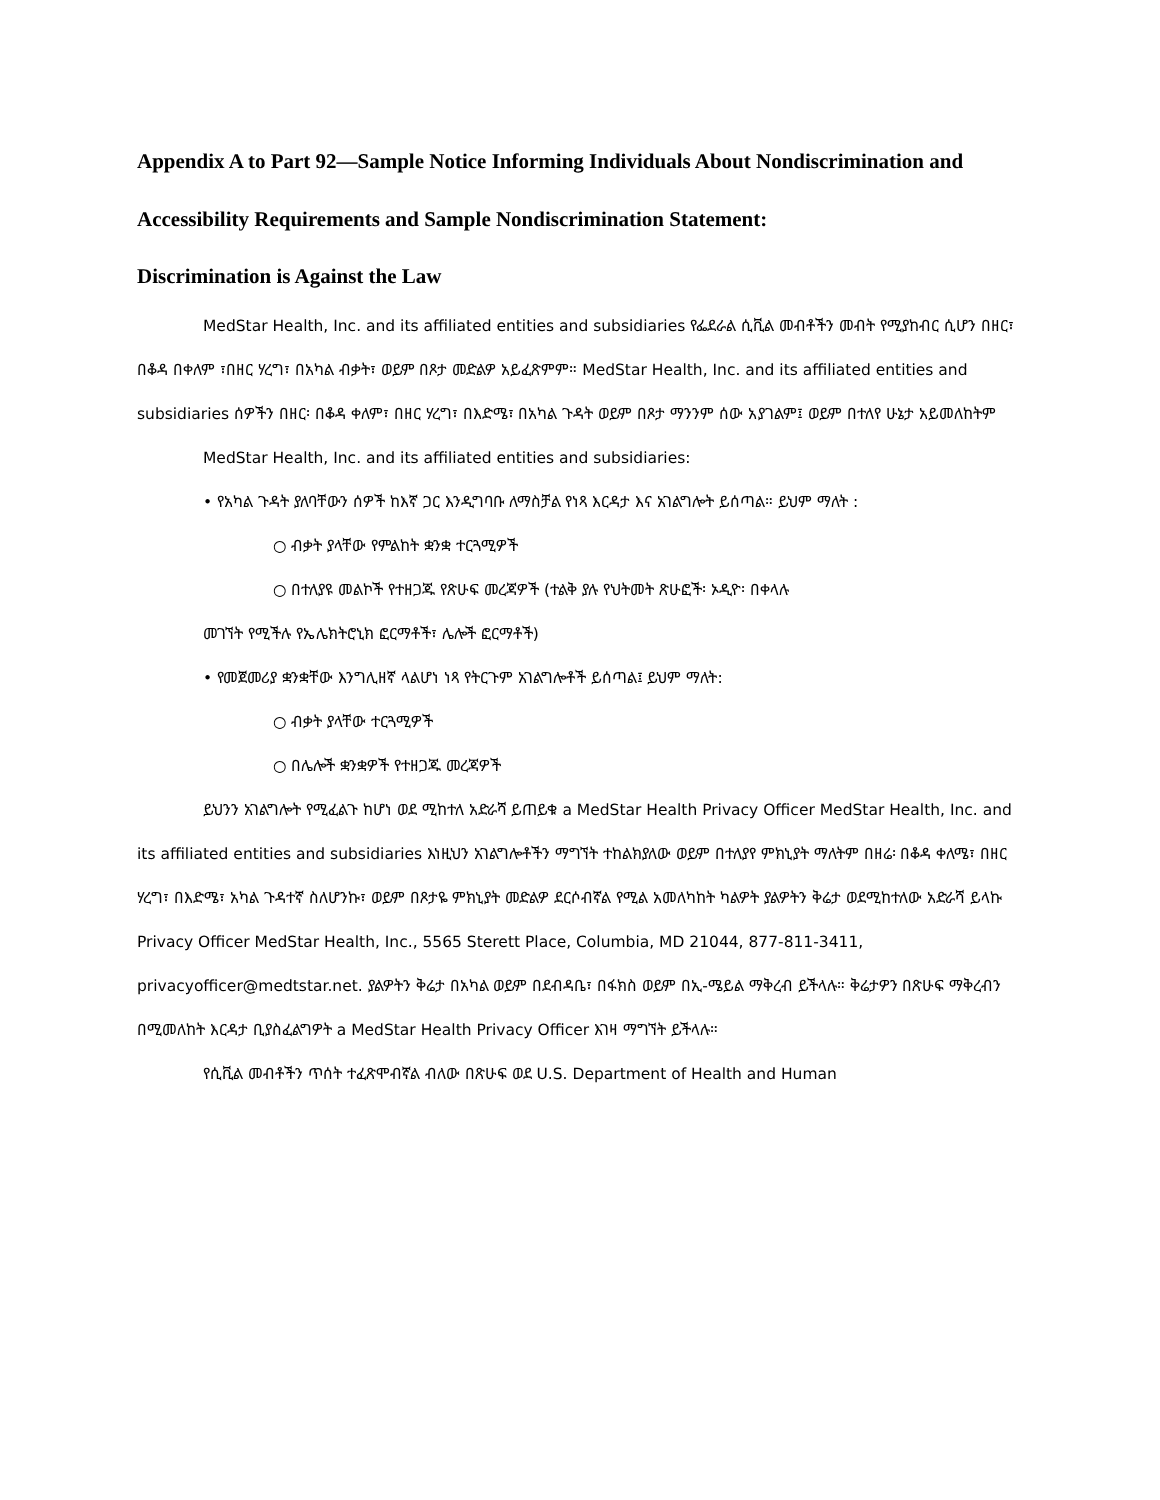Appendix A to Part 92—Sample Notice Informing Individuals About Nondiscrimination and Accessibility Requirements and Sample Nondiscrimination Statement:
Discrimination is Against the Law
MedStar Health, Inc. and its affiliated entities and subsidiaries የፌደራል ሲቪል መብቶችን መብት የሚያከብር ሲሆን በዘር፣ በቆዳ በቀለም ፣በዘር ሃረግ፣ በአካል ብቃት፣ ወይም በጾታ መድልዎ አይፈጽምም። MedStar Health, Inc. and its affiliated entities and subsidiaries ሰዎችን በዘር፡ በቆዳ ቀለም፣ በዘር ሃረግ፣ በእድሜ፣ በአካል ጉዳት ወይም በጾታ ማንንም ሰው አያገልም፤ ወይም በተለየ ሁኔታ አይመለከትም
MedStar Health, Inc. and its affiliated entities and subsidiaries:
• የአካል ጉዳት ያለባቸውን ሰዎች ከእኛ ጋር እንዲግባቡ ለማስቻል የነጻ እርዳታ እና አገልግሎት ይሰጣል። ይህም ማለት :
○ ብቃት ያላቸው የምልከት ቋንቋ ተርጓሚዎች
○ በተለያዩ መልኮች የተዘጋጁ የጽሁፍ መረጃዎች (ተልቅ ያሉ የህትመት ጽሁፎች፡ ኦዲዮ፡ በቀላሉ
መገኘት የሚችሉ የኤሌክትሮኒክ ፎርማቶች፣ ሌሎች ፎርማቶች)
• የመጀመሪያ ቋንቋቸው እንግሊዘኛ ላልሆነ ነጻ የትርጉም አገልግሎቶች ይሰጣል፤ ይህም ማለት:
○ ብቃት ያላቸው ተርጓሚዎች
○ በሌሎች ቋንቋዎች የተዘጋጁ መረጃዎች
ይህንን አገልግሎት የሚፈልጉ ከሆነ ወደ ሚከተለ አድራሻ ይጠይቁ a MedStar Health Privacy Officer MedStar Health, Inc. and its affiliated entities and subsidiaries እነዚህን አገልግሎቶችን ማግኘት ተከልክያለው ወይም በተለያየ ምክኒያት ማለትም በዘሬ፡ በቆዳ ቀለሜ፣ በዘር ሃረግ፣ በእድሜ፣ አካል ጉዳተኛ ስለሆንኩ፣ ወይም በጾታዬ ምክኒያት መድልዎ ደርሶብኛል የሚል አመለካከት ካልዎት ያልዎትን ቅሬታ ወደሚከተለው አድራሻ ይላኩ Privacy Officer MedStar Health, Inc., 5565 Sterett Place, Columbia, MD 21044, 877-811-3411, privacyofficer@medtstar.net. ያልዎትን ቅሬታ በአካል ወይም በደብዳቤ፣ በፋክስ ወይም በኢ-ሜይል ማቅረብ ይችላሉ። ቅሬታዎን በጽሁፍ ማቅረብን በሚመለከት እርዳታ ቢያስፈልግዎት a MedStar Health Privacy Officer እገዛ ማግኘት ይችላሉ።
የሲቪል መብቶችን ጥሰት ተፈጽሞብኛል ብለው በጽሁፍ ወደ U.S. Department of Health and Human